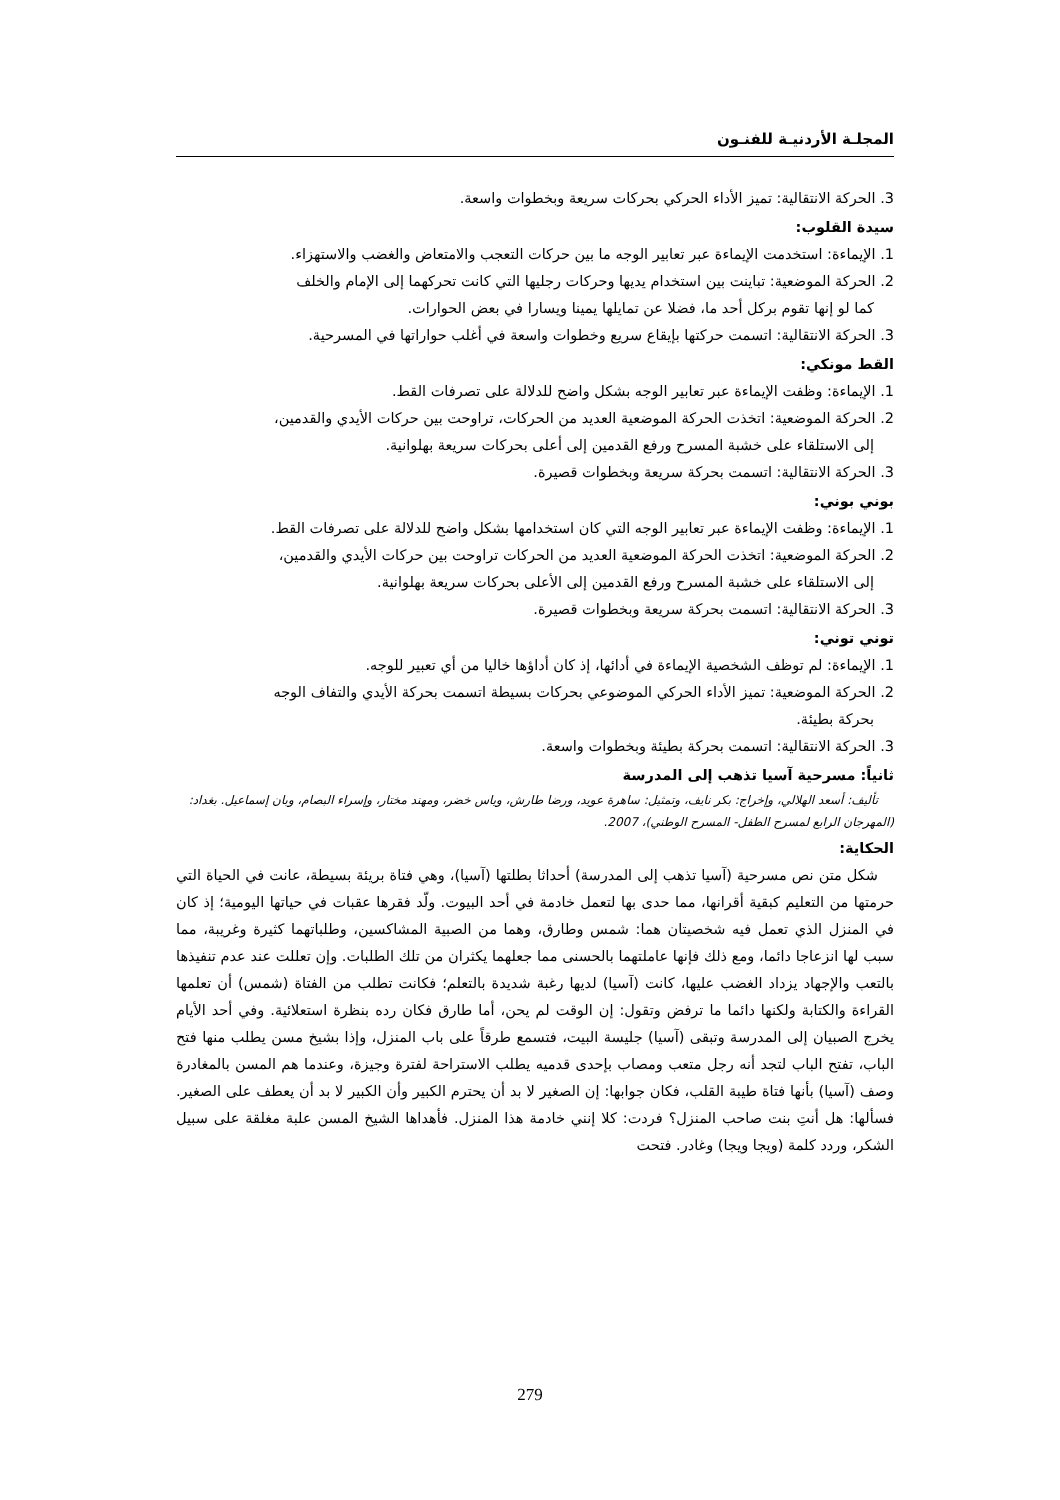المجلـة الأردنيـة للفنـون
3. الحركة الانتقالية: تميز الأداء الحركي بحركات سريعة وبخطوات واسعة.
سيدة القلوب:
1. الإيماءة: استخدمت الإيماءة عبر تعابير الوجه ما بين حركات التعجب والامتعاض والغضب والاستهزاء.
2. الحركة الموضعية: تباينت بين استخدام يديها وحركات رجليها التي كانت تحركهما إلى الإمام والخلف
كما لو إنها تقوم بركل أحد ما، فضلا عن تمايلها يمينا ويسارا في بعض الحوارات.
3. الحركة الانتقالية: اتسمت حركتها بإيقاع سريع وخطوات واسعة في أغلب حواراتها في المسرحية.
القط مونكي:
1. الإيماءة: وظفت الإيماءة عبر تعابير الوجه بشكل واضح للدلالة على تصرفات القط.
2. الحركة الموضعية: اتخذت الحركة الموضعية العديد من الحركات، تراوحت بين حركات الأيدي والقدمين،
إلى الاستلقاء على خشبة المسرح ورفع القدمين إلى أعلى بحركات سريعة بهلوانية.
3. الحركة الانتقالية: اتسمت بحركة سريعة وبخطوات قصيرة.
بوني بوني:
1. الإيماءة: وظفت الإيماءة عبر تعابير الوجه التي كان استخدامها بشكل واضح للدلالة على تصرفات القط.
2. الحركة الموضعية: اتخذت الحركة الموضعية العديد من الحركات تراوحت بين حركات الأيدي والقدمين،
إلى الاستلقاء على خشبة المسرح ورفع القدمين إلى الأعلى بحركات سريعة بهلوانية.
3. الحركة الانتقالية: اتسمت بحركة سريعة وبخطوات قصيرة.
توني توني:
1. الإيماءة: لم توظف الشخصية الإيماءة في أدائها، إذ كان أداؤها خاليا من أي تعبير للوجه.
2. الحركة الموضعية: تميز الأداء الحركي الموضوعي بحركات بسيطة اتسمت بحركة الأيدي والتفاف الوجه
بحركة بطيئة.
3. الحركة الانتقالية: اتسمت بحركة بطيئة وبخطوات واسعة.
ثانياً: مسرحية آسيا تذهب إلى المدرسة
تأليف: أسعد الهلالي، وإخراج: بكر نايف، وتمثيل: ساهرة عويد، ورضا طارش، وياس خضر، ومهند مختار، وإسراء البصام، وبان إسماعيل. بغداد: (المهرجان الرابع لمسرح الطفل- المسرح الوطني)، 2007.
الحكاية:
شكل متن نص مسرحية (آسيا تذهب إلى المدرسة) أحداثا بطلتها (آسيا)، وهي فتاة بريئة بسيطة، عانت في الحياة التي حرمتها من التعليم كبقية أقرانها، مما حدى بها لتعمل خادمة في أحد البيوت. ولّد فقرها عقبات في حياتها اليومية؛ إذ كان في المنزل الذي تعمل فيه شخصيتان هما: شمس وطارق، وهما من الصبية المشاكسين، وطلباتهما كثيرة وغريبة، مما سبب لها انزعاجا دائما، ومع ذلك فإنها عاملتهما بالحسنى مما جعلهما يكثران من تلك الطلبات. وإن تعللت عند عدم تنفيذها بالتعب والإجهاد يزداد الغضب عليها، كانت (آسيا) لديها رغبة شديدة بالتعلم؛ فكانت تطلب من الفتاة (شمس) أن تعلمها القراءة والكتابة ولكنها دائما ما ترفض وتقول: إن الوقت لم يحن، أما طارق فكان رده بنظرة استعلائية. وفي أحد الأيام يخرج الصبيان إلى المدرسة وتبقى (آسيا) جليسة البيت، فتسمع طرقاً على باب المنزل، وإذا بشيخ مسن يطلب منها فتح الباب، تفتح الباب لتجد أنه رجل متعب ومصاب بإحدى قدميه يطلب الاستراحة لفترة وجيزة، وعندما هم المسن بالمغادرة وصف (آسيا) بأنها فتاة طيبة القلب، فكان جوابها: إن الصغير لا بد أن يحترم الكبير وأن الكبير لا بد أن يعطف على الصغير. فسألها: هل أنتِ بنت صاحب المنزل؟ فردت: كلا إنني خادمة هذا المنزل. فأهداها الشيخ المسن علبة مغلقة على سبيل الشكر، وردد كلمة (ويجا ويجا) وغادر. فتحت
279